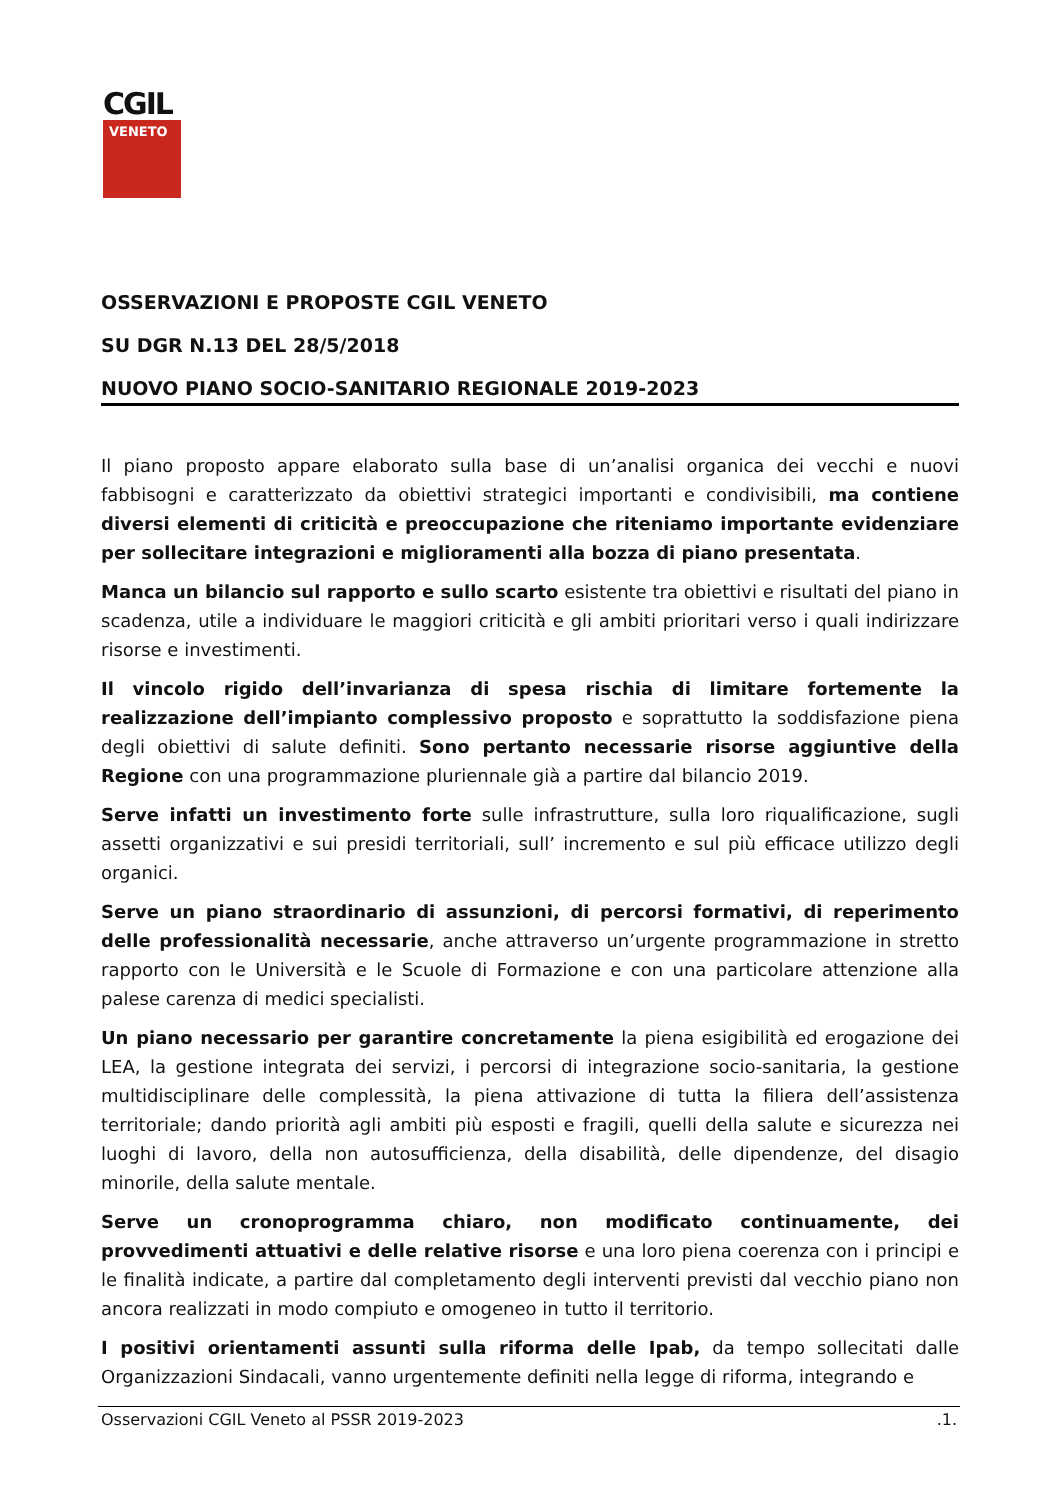CGIL
VENETO
OSSERVAZIONI E PROPOSTE CGIL VENETO
SU DGR N.13 DEL 28/5/2018
NUOVO PIANO SOCIO-SANITARIO REGIONALE 2019-2023
Il piano proposto appare elaborato sulla base di un’analisi organica dei vecchi e nuovi fabbisogni e caratterizzato da obiettivi strategici importanti e condivisibili, ma contiene diversi elementi di criticità e preoccupazione che riteniamo importante evidenziare per sollecitare integrazioni e miglioramenti alla bozza di piano presentata.
Manca un bilancio sul rapporto e sullo scarto esistente tra obiettivi e risultati del piano in scadenza, utile a individuare le maggiori criticità e gli ambiti prioritari verso i quali indirizzare risorse e investimenti.
Il vincolo rigido dell’invarianza di spesa rischia di limitare fortemente la realizzazione dell’impianto complessivo proposto e soprattutto la soddisfazione piena degli obiettivi di salute definiti. Sono pertanto necessarie risorse aggiuntive della Regione con una programmazione pluriennale già a partire dal bilancio 2019.
Serve infatti un investimento forte sulle infrastrutture, sulla loro riqualificazione, sugli assetti organizzativi e sui presidi territoriali, sull’ incremento e sul più efficace utilizzo degli organici.
Serve un piano straordinario di assunzioni, di percorsi formativi, di reperimento delle professionalità necessarie, anche attraverso un’urgente programmazione in stretto rapporto con le Università e le Scuole di Formazione e con una particolare attenzione alla palese carenza di medici specialisti.
Un piano necessario per garantire concretamente la piena esigibilità ed erogazione dei LEA, la gestione integrata dei servizi, i percorsi di integrazione socio-sanitaria, la gestione multidisciplinare delle complessità, la piena attivazione di tutta la filiera dell’assistenza territoriale; dando priorità agli ambiti più esposti e fragili, quelli della salute e sicurezza nei luoghi di lavoro, della non autosufficienza, della disabilità, delle dipendenze, del disagio minorile, della salute mentale.
Serve un cronoprogramma chiaro, non modificato continuamente, dei provvedimenti attuativi e delle relative risorse e una loro piena coerenza con i principi e le finalità indicate, a partire dal completamento degli interventi previsti dal vecchio piano non ancora realizzati in modo compiuto e omogeneo in tutto il territorio.
I positivi orientamenti assunti sulla riforma delle Ipab, da tempo sollecitati dalle Organizzazioni Sindacali, vanno urgentemente definiti nella legge di riforma, integrando e
Osservazioni CGIL Veneto al PSSR 2019-2023 .1.